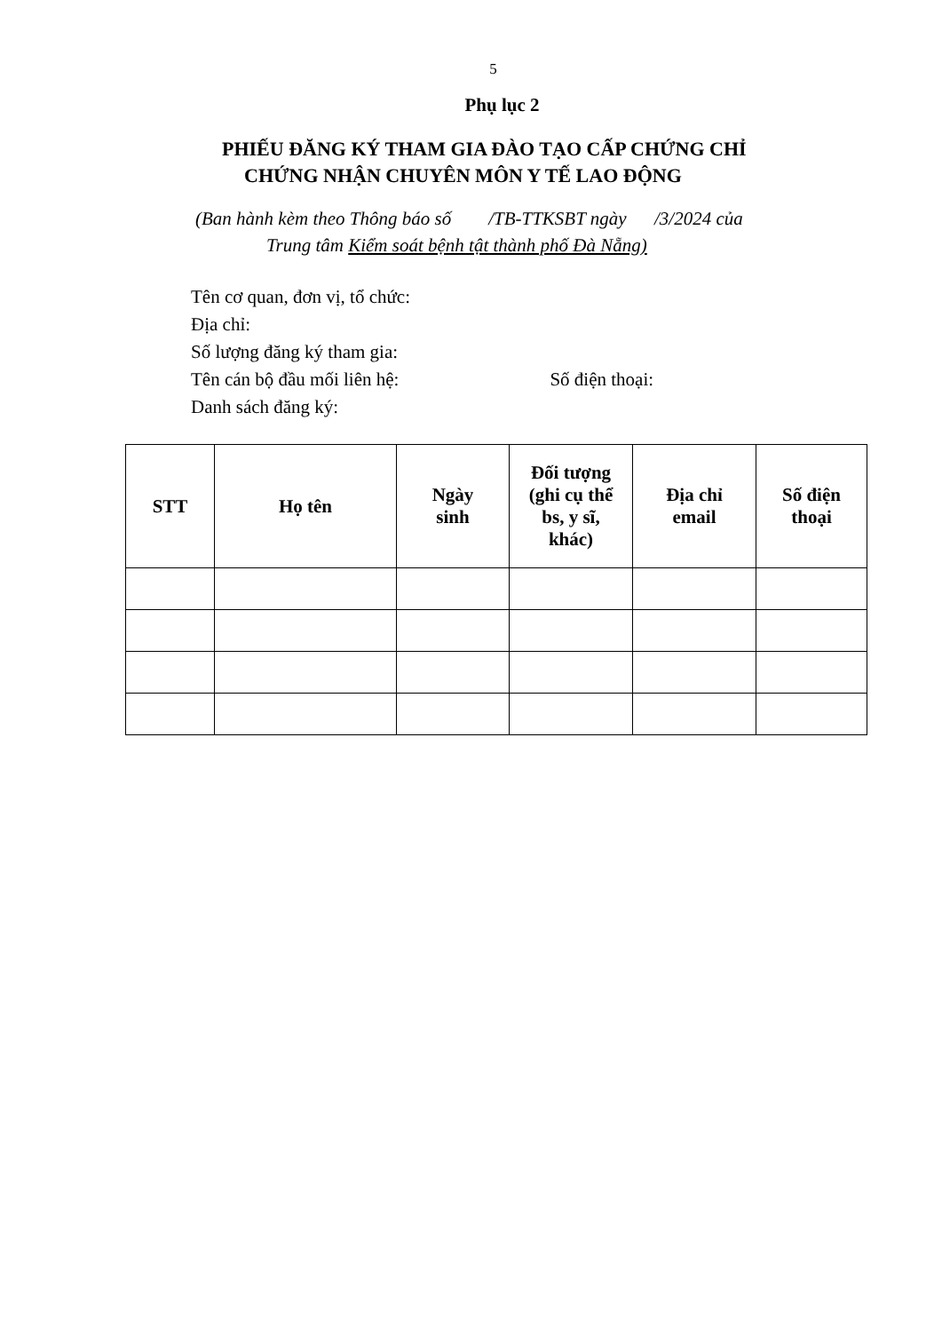5
Phụ lục 2
PHIẾU ĐĂNG KÝ THAM GIA ĐÀO TẠO CẤP CHỨNG CHỈ
CHỨNG NHẬN CHUYÊN MÔN Y TẾ LAO ĐỘNG
(Ban hành kèm theo Thông báo số /TB-TTKSBT ngày /3/2024 của
Trung tâm Kiểm soát bệnh tật thành phố Đà Nẵng)
Tên cơ quan, đơn vị, tổ chức:
Địa chỉ:
Số lượng đăng ký tham gia:
Tên cán bộ đầu mối liên hệ: Số điện thoại:
Danh sách đăng ký:
| STT | Họ tên | Ngày sinh | Đối tượng (ghi cụ thể bs, y sĩ, khác) | Địa chỉ email | Số điện thoại |
| --- | --- | --- | --- | --- | --- |